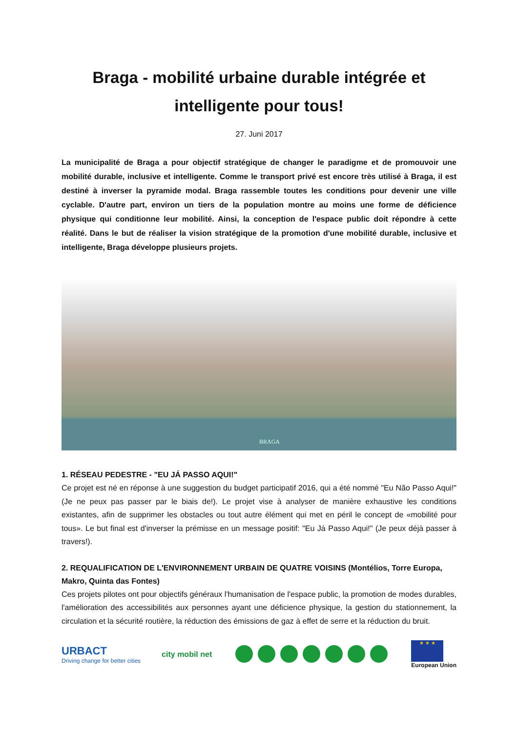Braga - mobilité urbaine durable intégrée et intelligente pour tous!
27. Juni 2017
La municipalité de Braga a pour objectif stratégique de changer le paradigme et de promouvoir une mobilité durable, inclusive et intelligente. Comme le transport privé est encore très utilisé à Braga, il est destiné à inverser la pyramide modal. Braga rassemble toutes les conditions pour devenir une ville cyclable. D'autre part, environ un tiers de la population montre au moins une forme de déficience physique qui conditionne leur mobilité. Ainsi, la conception de l'espace public doit répondre à cette réalité. Dans le but de réaliser la vision stratégique de la promotion d'une mobilité durable, inclusive et intelligente, Braga développe plusieurs projets.
BRAGA
1. RÉSEAU PEDESTRE - "EU JÁ PASSO AQUI!"
Ce projet est né en réponse à une suggestion du budget participatif 2016, qui a été nommé "Eu Não Passo Aqui!" (Je ne peux pas passer par le biais de!). Le projet vise à analyser de manière exhaustive les conditions existantes, afin de supprimer les obstacles ou tout autre élément qui met en péril le concept de «mobilité pour tous». Le but final est d'inverser la prémisse en un message positif: "Eu Já Passo Aqui!" (Je peux déjà passer à travers!).
2. REQUALIFICATION DE L'ENVIRONNEMENT URBAIN DE QUATRE VOISINS (Montélios, Torre Europa, Makro, Quinta das Fontes)
Ces projets pilotes ont pour objectifs généraux l'humanisation de l'espace public, la promotion de modes durables, l'amélioration des accessibilités aux personnes ayant une déficience physique, la gestion du stationnement, la circulation et la sécurité routière, la réduction des émissions de gaz à effet de serre et la réduction du bruit.
URBACT
Driving change for better cities
city mobil net
★ ★ ★
European Union